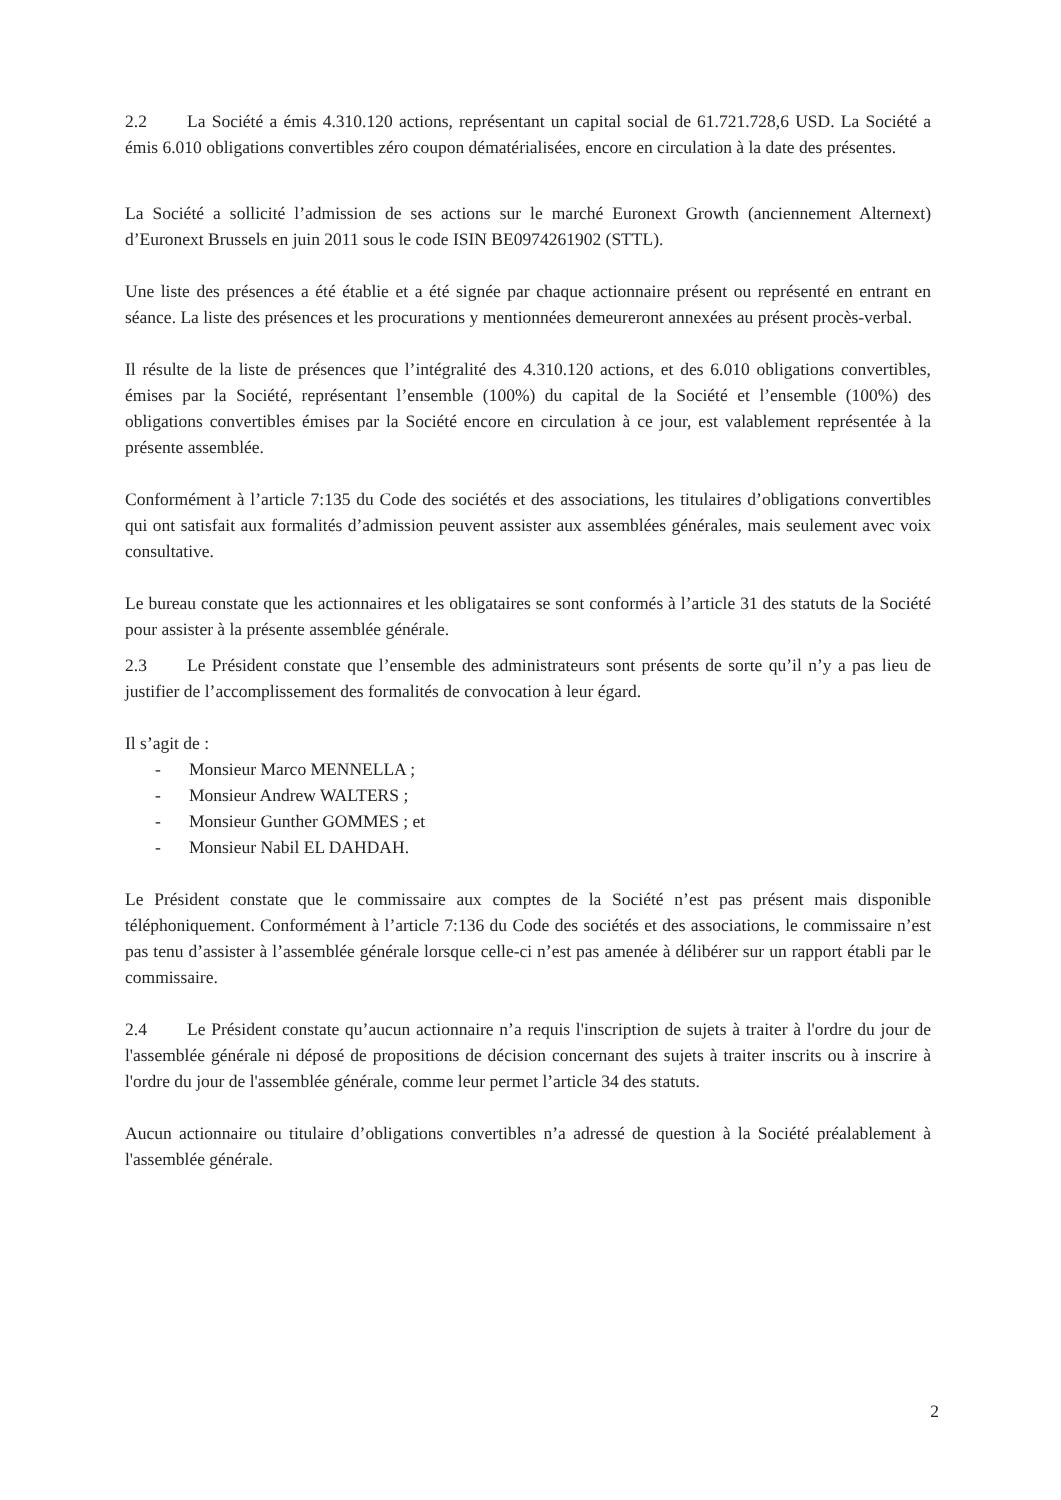2.2 La Société a émis 4.310.120 actions, représentant un capital social de 61.721.728,6 USD. La Société a émis 6.010 obligations convertibles zéro coupon dématérialisées, encore en circulation à la date des présentes.
La Société a sollicité l’admission de ses actions sur le marché Euronext Growth (anciennement Alternext) d’Euronext Brussels en juin 2011 sous le code ISIN BE0974261902 (STTL).
Une liste des présences a été établie et a été signée par chaque actionnaire présent ou représenté en entrant en séance. La liste des présences et les procurations y mentionnées demeureront annexées au présent procès-verbal.
Il résulte de la liste de présences que l’intégralité des 4.310.120 actions, et des 6.010 obligations convertibles, émises par la Société, représentant l’ensemble (100%) du capital de la Société et l’ensemble (100%) des obligations convertibles émises par la Société encore en circulation à ce jour, est valablement représentée à la présente assemblée.
Conformément à l’article 7:135 du Code des sociétés et des associations, les titulaires d’obligations convertibles qui ont satisfait aux formalités d’admission peuvent assister aux assemblées générales, mais seulement avec voix consultative.
Le bureau constate que les actionnaires et les obligataires se sont conformés à l’article 31 des statuts de la Société pour assister à la présente assemblée générale.
2.3 Le Président constate que l’ensemble des administrateurs sont présents de sorte qu’il n’y a pas lieu de justifier de l’accomplissement des formalités de convocation à leur égard.
Il s’agit de :
- Monsieur Marco MENNELLA ;
- Monsieur Andrew WALTERS ;
- Monsieur Gunther GOMMES ; et
- Monsieur Nabil EL DAHDAH.
Le Président constate que le commissaire aux comptes de la Société n’est pas présent mais disponible téléphoniquement. Conformément à l’article 7:136 du Code des sociétés et des associations, le commissaire n’est pas tenu d’assister à l’assemblée générale lorsque celle-ci n’est pas amenée à délibérer sur un rapport établi par le commissaire.
2.4 Le Président constate qu’aucun actionnaire n’a requis l'inscription de sujets à traiter à l'ordre du jour de l'assemblée générale ni déposé de propositions de décision concernant des sujets à traiter inscrits ou à inscrire à l'ordre du jour de l'assemblée générale, comme leur permet l’article 34 des statuts.
Aucun actionnaire ou titulaire d’obligations convertibles n’a adressé de question à la Société préalablement à l'assemblée générale.
2